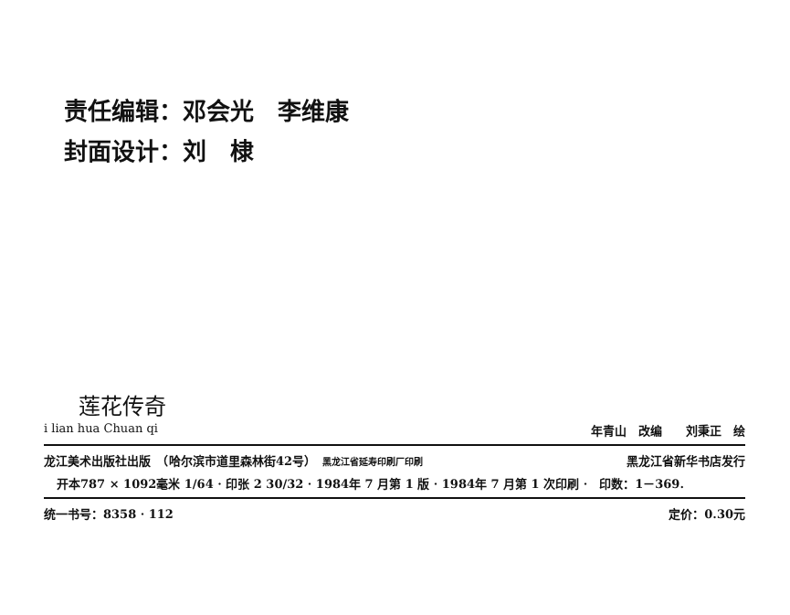责任编辑：邓会光　李维康
封面设计：刘　棣
莲花传奇
i lian hua Chuan qi 年青山　改编　　刘秉正　绘
龙江美术出版社出版　（哈尔滨市道里森林街42号）　黑龙江省延寿印刷厂印刷 黑龙江省新华书店发行
开本787 × 1092毫米 1/64 · 印张 2 30/32 · 1984年 7 月第 1 版 · 1984年 7 月第 1 次印刷 ·　印数：1－369.
统一书号：8358 · 112 定价：0.30元